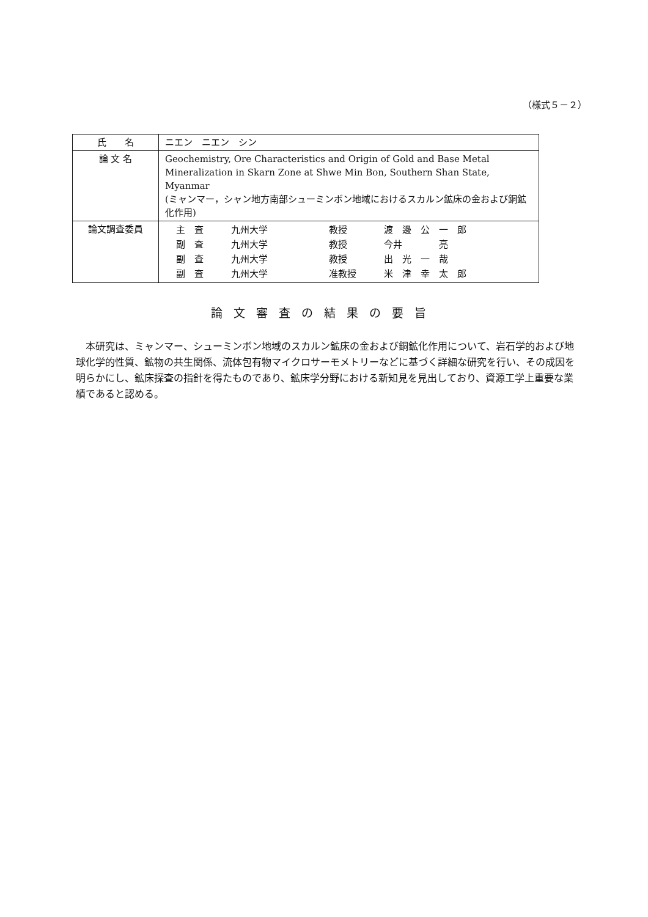（様式５－２）
| 氏 名 | ニエン ニエン シン |
| 論 文 名 | Geochemistry, Ore Characteristics and Origin of Gold and Base Metal Mineralization in Skarn Zone at Shwe Min Bon, Southern Shan State, Myanmar (ミャンマー，シャン地方南部シューミンボン地域におけるスカルン鉱床の金および銅鉱化作用) |
| 論文調査委員 | / 主 査 / 九州大学 / 教授 / 渡 邊 公 一 郎 / / 副 査 / 九州大学 / 教授 / 今井 亮 / / 副 査 / 九州大学 / 教授 / 出 光 一 哉 / / 副 査 / 九州大学 / 准教授 / 米 津 幸 太 郎 / |
論文審査の結果の要旨
本研究は、ミャンマー、シューミンボン地域のスカルン鉱床の金および銅鉱化作用について、岩石学的および地球化学的性質、鉱物の共生関係、流体包有物マイクロサーモメトリーなどに基づく詳細な研究を行い、その成因を明らかにし、鉱床探査の指針を得たものであり、鉱床学分野における新知見を見出しており、資源工学上重要な業績であると認める。